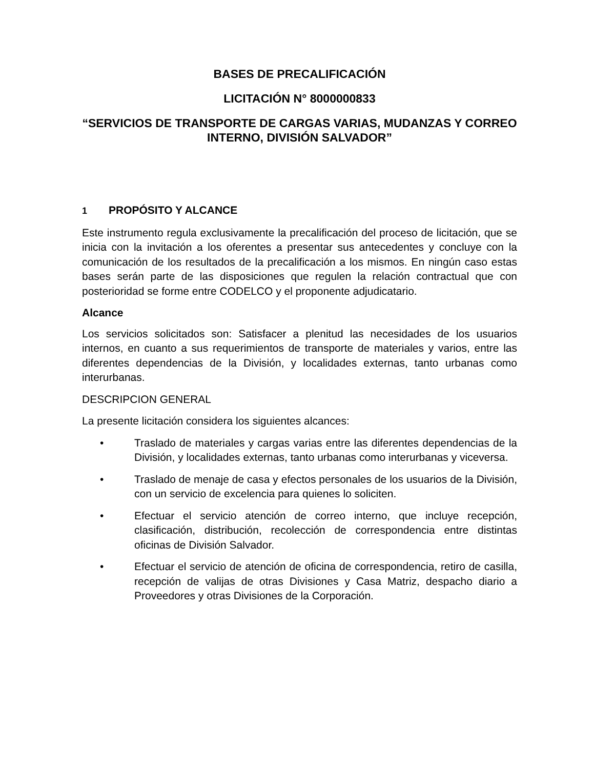BASES DE PRECALIFICACIÓN
LICITACIÓN N° 8000000833
“SERVICIOS DE TRANSPORTE DE CARGAS VARIAS, MUDANZAS Y CORREO INTERNO, DIVISIÓN SALVADOR”
1 PROPÓSITO Y ALCANCE
Este instrumento regula exclusivamente la precalificación del proceso de licitación, que se inicia con la invitación a los oferentes a presentar sus antecedentes y concluye con la comunicación de los resultados de la precalificación a los mismos. En ningún caso estas bases serán parte de las disposiciones que regulen la relación contractual que con posterioridad se forme entre CODELCO y el proponente adjudicatario.
Alcance
Los servicios solicitados son: Satisfacer a plenitud las necesidades de los usuarios internos, en cuanto a sus requerimientos de transporte de materiales y varios, entre las diferentes dependencias de la División, y localidades externas, tanto urbanas como interurbanas.
DESCRIPCION GENERAL
La presente licitación considera los siguientes alcances:
• Traslado de materiales y cargas varias entre las diferentes dependencias de la División, y localidades externas, tanto urbanas como interurbanas y viceversa.
• Traslado de menaje de casa y efectos personales de los usuarios de la División, con un servicio de excelencia para quienes lo soliciten.
• Efectuar el servicio atención de correo interno, que incluye recepción, clasificación, distribución, recolección de correspondencia entre distintas oficinas de División Salvador.
• Efectuar el servicio de atención de oficina de correspondencia, retiro de casilla, recepción de valijas de otras Divisiones y Casa Matriz, despacho diario a Proveedores y otras Divisiones de la Corporación.